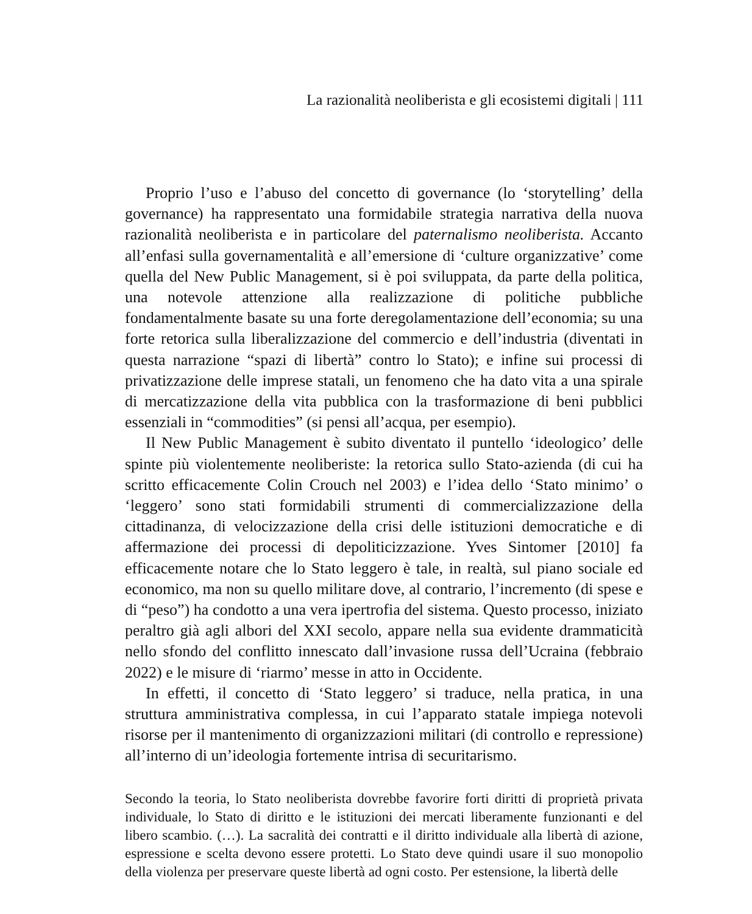La razionalità neoliberista e gli ecosistemi digitali | 111
Proprio l’uso e l’abuso del concetto di governance (lo ‘storytelling’ della governance) ha rappresentato una formidabile strategia narrativa della nuova razionalità neoliberista e in particolare del paternalismo neoliberista. Accanto all’enfasi sulla governamentalità e all’emersione di ‘culture organizzative’ come quella del New Public Management, si è poi sviluppata, da parte della politica, una notevole attenzione alla realizzazione di politiche pubbliche fondamentalmente basate su una forte deregolamentazione dell’economia; su una forte retorica sulla liberalizzazione del commercio e dell’industria (diventati in questa narrazione “spazi di libertà” contro lo Stato); e infine sui processi di privatizzazione delle imprese statali, un fenomeno che ha dato vita a una spirale di mercatizzazione della vita pubblica con la trasformazione di beni pubblici essenziali in “commodities” (si pensi all’acqua, per esempio).
Il New Public Management è subito diventato il puntello ‘ideologico’ delle spinte più violentemente neoliberiste: la retorica sullo Stato-azienda (di cui ha scritto efficacemente Colin Crouch nel 2003) e l’idea dello ‘Stato minimo’ o ‘leggero’ sono stati formidabili strumenti di commercializzazione della cittadinanza, di velocizzazione della crisi delle istituzioni democratiche e di affermazione dei processi di depoliticizzazione. Yves Sintomer [2010] fa efficacemente notare che lo Stato leggero è tale, in realtà, sul piano sociale ed economico, ma non su quello militare dove, al contrario, l’incremento (di spese e di “peso”) ha condotto a una vera ipertrofia del sistema. Questo processo, iniziato peraltro già agli albori del XXI secolo, appare nella sua evidente drammaticità nello sfondo del conflitto innescato dall’invasione russa dell’Ucraina (febbraio 2022) e le misure di ‘riarmo’ messe in atto in Occidente.
In effetti, il concetto di ‘Stato leggero’ si traduce, nella pratica, in una struttura amministrativa complessa, in cui l’apparato statale impiega notevoli risorse per il mantenimento di organizzazioni militari (di controllo e repressione) all’interno di un’ideologia fortemente intrisa di securitarismo.
Secondo la teoria, lo Stato neoliberista dovrebbe favorire forti diritti di proprietà privata individuale, lo Stato di diritto e le istituzioni dei mercati liberamente funzionanti e del libero scambio. (…). La sacralità dei contratti e il diritto individuale alla libertà di azione, espressione e scelta devono essere protetti. Lo Stato deve quindi usare il suo monopolio della violenza per preservare queste libertà ad ogni costo. Per estensione, la libertà delle